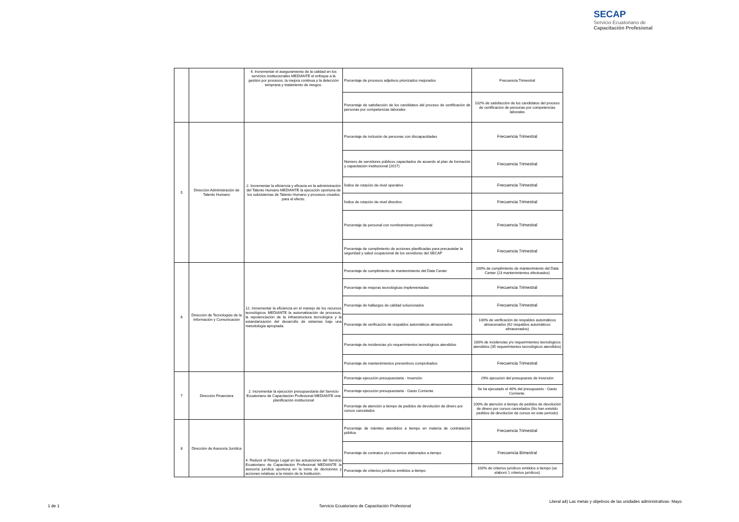SECAP
Servicio Ecuatoriano de
Capacitación Profesional
| | | 4. Incrementar el aseguramiento de la calidad en los servicios institucionales MEDIANTE el enfoque a la gestión por procesos, la mejora continua y la detección temprana y tratamiento de riesgos. | Porcentaje de procesos adjetivos priorizados mejorados | Frecuencia Trimestral |
| | | | Porcentaje de satisfacción de los candidatos del proceso de certificación de personas por competencias laborales | 102% de satisfacción de los candidatos del proceso de certificación de personas por competencias laborales |
| 5 | Dirección Administración de Talento Humano | 2. Incrementar la eficiencia y eficacia en la administración del Talento Humano MEDIANTE la ejecución oportuna de los subsistemas de Talento Humano y procesos creados para el efecto. | Porcentaje de inclusión de personas con discapacidades | Frecuencia Trimestral |
| | | | Número de servidores públicos capacitados de acuerdo al plan de formación y capacitación institucional (2017) | Frecuencia Trimestral |
| | | | Índice de rotación de nivel operativo | Frecuencia Trimestral |
| | | | Índice de rotación de nivel directivo | Frecuencia Trimestral |
| | | | Porcentaje de personal con nombramiento provisional | Frecuencia Trimestral |
| | | | Porcentaje de cumplimiento de acciones planificadas para precautelar la seguridad y salud ocupacional de los servidores del SECAP | Frecuencia Trimestral |
| 6 | Dirección de Tecnologías de la Información y Comunicación | 12, Incrementar la eficiencia en el manejo de los recursos tecnológicos MEDIANTE la automatización de procesos, la repotenciación de la infraestructura tecnológica y la estandarización del desarrollo de sistemas bajo una metodología apropiada. | Porcentaje de cumplimiento de mantenimiento del Data Center | 100% de cumplimiento de mantenimiento del Data Center (23 mantenimientos efectuados) |
| | | | Porcentaje de mejoras tecnológicas implementadas | Frecuencia Trimestral |
| | | | Porcentaje de hallazgos de calidad solucionados | Frecuencia Trimestral |
| | | | Porcentaje de verificación de respaldos automáticos almacenados | 100% de verificación de respaldos automáticos almacenados (62 respaldos automáticos almacenados) |
| | | | Porcentaje de incidencias y/o requerimientos tecnológicos atendidos | 100% de incidencias y/o requerimientos tecnológicos atendidos (35 requerimientos tecnológicos atendidos) |
| | | | Porcentaje de mantenimientos preventivos comprobados | Frecuencia Trimestral |
| 7 | Dirección Financiera | 2. Incrementar la ejecución presupuestaria del Servicio Ecuatoriano de Capacitación Profesional MEDIANTE una planificación institucional | Porcentaje ejecución presupuestaria - Inversión | 29% ejecución del presupuesto de Inversión |
| | | | Porcentaje ejecución presupuestaria - Gasto Corriente | Se ha ejecutado el 40% del presupuesto - Gasto Corriente. |
| | | | Porcentaje de atención a tiempo de pedidos de devolución de dinero por cursos cancelados | 100% de atención a tiempo de pedidos de devolución de dinero por cursos cancelados (No han existido pedidos de devolución de cursos en este periodo) |
| 8 | Dirección de Asesoría Jurídica | 4. Reducir el Riesgo Legal en las actuaciones del Servicio Ecuatoriano de Capacitación Profesional MEDIANTE la asesoría jurídica oportuna en la toma de decisiones y acciones relativas a la misión de la Institución. | Porcentaje de trámites atendidos a tiempo en materia de contratación pública | Frecuencia Trimestral |
| | | | Porcentaje de contratos y/o convenios elaborados a tiempo | Frecuencia Bimestral |
| | | | Porcentaje de criterios jurídicos emitidos a tiempo | 100% de criterios jurídicos emitidos a tiempo (se elaboró 1 criterios jurídicos) |
Literal a4) Las metas y objetivos de las unidades administrativas- Mayo
1 de 1
Servicio Ecuatoriano de Capacitación Profesional